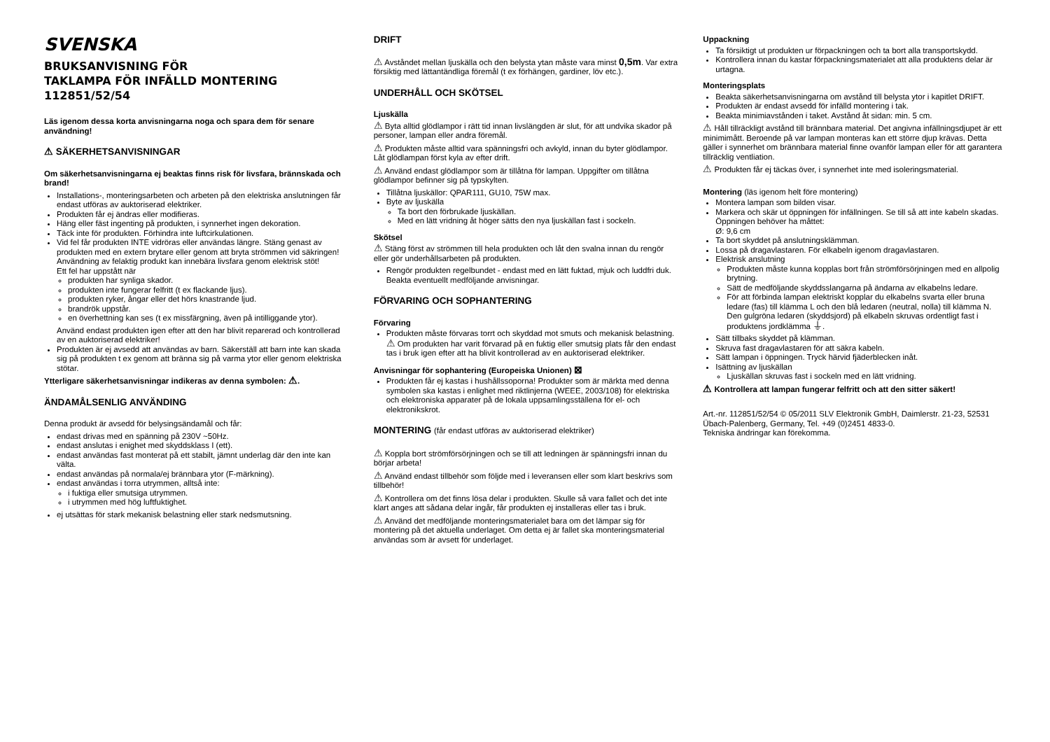SVENSKA
BRUKSANVISNING FÖR
TAKLAMPA FÖR INFÄLLD MONTERING
112851/52/54
Läs igenom dessa korta anvisningarna noga och spara dem för senare användning!
⚠ SÄKERHETSANVISNINGAR
Om säkerhetsanvisningarna ej beaktas finns risk för livsfara, brännskada och brand!
Installations-, monteringsarbeten och arbeten på den elektriska anslutningen får endast utföras av auktoriserad elektriker.
Produkten får ej ändras eller modifieras.
Häng eller fäst ingenting på produkten, i synnerhet ingen dekoration.
Täck inte för produkten. Förhindra inte luftcirkulationen.
Vid fel får produkten INTE vidröras eller användas längre. Stäng genast av produkten med en extern brytare eller genom att bryta strömmen vid säkringen! Användning av felaktig produkt kan innebära livsfara genom elektrisk stöt!
Ett fel har uppstått när
produkten har synliga skador.
produkten inte fungerar felfritt (t ex flackande ljus).
produkten ryker, ångar eller det hörs knastrande ljud.
brandrök uppstår.
en överhettning kan ses (t ex missfärgning, även på intilliggande ytor).
Använd endast produkten igen efter att den har blivit reparerad och kontrollerad av en auktoriserad elektriker!
Produkten är ej avsedd att användas av barn. Säkerställ att barn inte kan skada sig på produkten t ex genom att bränna sig på varma ytor eller genom elektriska stötar.
Ytterligare säkerhetsanvisningar indikeras av denna symbolen: ⚠.
ÄNDAMÅLSENLIG ANVÄNDING
Denna produkt är avsedd för belysingsändamål och får:
endast drivas med en spänning på 230V ~50Hz.
endast anslutas i enighet med skyddsklass I (ett).
endast användas fast monterat på ett stabilt, jämnt underlag där den inte kan välta.
endast användas på normala/ej brännbara ytor (F-märkning).
endast användas i torra utrymmen, alltså inte:
i fuktiga eller smutsiga utrymmen.
i utrymmen med hög luftfuktighet.
ej utsättas för stark mekanisk belastning eller stark nedsmutsning.
DRIFT
⚠ Avståndet mellan ljuskälla och den belysta ytan måste vara minst 0,5m. Var extra försiktig med lättantändliga föremål (t ex förhängen, gardiner, löv etc.).
UNDERHÅLL OCH SKÖTSEL
Ljuskälla
⚠ Byta alltid glödlampor i rätt tid innan livslängden är slut, för att undvika skador på personer, lampan eller andra föremål.
⚠ Produkten måste alltid vara spänningsfri och avkyld, innan du byter glödlampor. Låt glödlampan först kyla av efter drift.
⚠ Använd endast glödlampor som är tillåtna för lampan. Uppgifter om tillåtna glödlampor befinner sig på typskylten.
Tillåtna ljuskällor: QPAR111, GU10, 75W max.
Byte av ljuskälla
Ta bort den förbrukade ljuskällan.
Med en lätt vridning åt höger sätts den nya ljuskällan fast i sockeln.
Skötsel
⚠ Stäng först av strömmen till hela produkten och låt den svalna innan du rengör eller gör underhållsarbeten på produkten.
Rengör produkten regelbundet - endast med en lätt fuktad, mjuk och luddfri duk. Beakta eventuellt medföljande anvisningar.
FÖRVARING OCH SOPHANTERING
Förvaring
Produkten måste förvaras torrt och skyddad mot smuts och mekanisk belastning.
⚠ Om produkten har varit förvarad på en fuktig eller smutsig plats får den endast tas i bruk igen efter att ha blivit kontrollerad av en auktoriserad elektriker.
Anvisningar för sophantering (Europeiska Unionen) ⊠
Produkten får ej kastas i hushållssoporna! Produkter som är märkta med denna symbolen ska kastas i enlighet med riktlinjerna (WEEE, 2003/108) för elektriska och elektroniska apparater på de lokala uppsamlingsställena för el- och elektronikskrot.
MONTERING (får endast utföras av auktoriserad elektriker)
⚠ Koppla bort strömförsörjningen och se till att ledningen är spänningsfri innan du börjar arbeta!
⚠ Använd endast tillbehör som följde med i leveransen eller som klart beskrivs som tillbehör!
⚠ Kontrollera om det finns lösa delar i produkten. Skulle så vara fallet och det inte klart anges att sådana delar ingår, får produkten ej installeras eller tas i bruk.
⚠ Använd det medföljande monteringsmaterialet bara om det lämpar sig för montering på det aktuella underlaget. Om detta ej är fallet ska monteringsmaterial användas som är avsett för underlaget.
Uppackning
Ta försiktigt ut produkten ur förpackningen och ta bort alla transportskydd.
Kontrollera innan du kastar förpackningsmaterialet att alla produktens delar är urtagna.
Monteringsplats
Beakta säkerhetsanvisningarna om avstånd till belysta ytor i kapitlet DRIFT.
Produkten är endast avsedd för infälld montering i tak.
Beakta minimiavstånden i taket. Avstånd åt sidan: min. 5 cm.
⚠ Håll tillräckligt avstånd till brännbara material. Det angivna infällningsdjupet är ett minimimått. Beroende på var lampan monteras kan ett större djup krävas. Detta gäller i synnerhet om brännbara material finne ovanför lampan eller för att garantera tillräcklig ventliation.
⚠ Produkten får ej täckas över, i synnerhet inte med isoleringsmaterial.
Montering (läs igenom helt före montering)
Montera lampan som bilden visar.
Markera och skär ut öppningen för infällningen. Se till så att inte kabeln skadas. Öppningen behöver ha måttet:
Ø: 9,6 cm
Ta bort skyddet på anslutningsklämman.
Lossa på dragavlastaren. För elkabeln igenom dragavlastaren.
Elektrisk anslutning
Produkten måste kunna kopplas bort från strömförsörjningen med en allpolig brytning.
Sätt de medföljande skyddsslangarna på ändarna av elkabelns ledare.
För att förbinda lampan elektriskt kopplar du elkabelns svarta eller bruna ledare (fas) till klämma L och den blå ledaren (neutral, nolla) till klämma N. Den gulgröna ledaren (skyddsjord) på elkabeln skruvas ordentligt fast i produktens jordklämma ⏚.
Sätt tillbaks skyddet på klämman.
Skruva fast dragavlastaren för att säkra kabeln.
Sätt lampan i öppningen. Tryck härvid fjäderblecken inåt.
Isättning av ljuskällan
Ljuskällan skruvas fast i sockeln med en lätt vridning.
⚠ Kontrollera att lampan fungerar felfritt och att den sitter säkert!
Art.-nr. 112851/52/54 © 05/2011 SLV Elektronik GmbH, Daimlerstr. 21-23, 52531 Übach-Palenberg, Germany, Tel. +49 (0)2451 4833-0.
Tekniska ändringar kan förekomma.